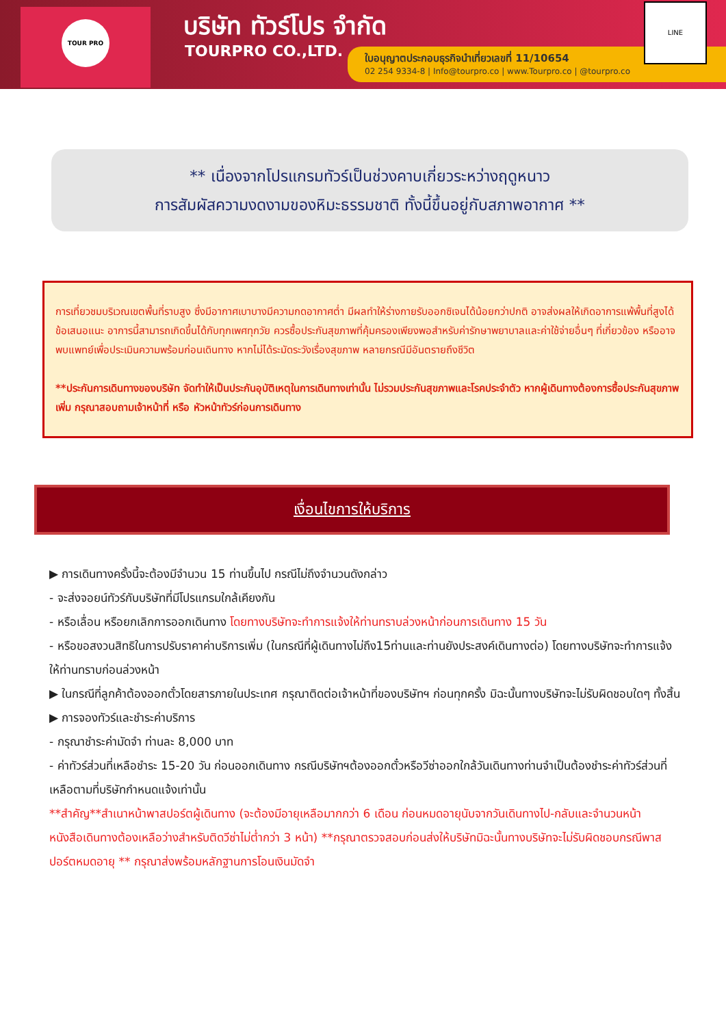TOUR PRO บริษัท ทัวร์โปร จำกัด
TOURPRO CO.,LTD.
ใบอนุญาตประกอบธุรกิจนำเที่ยวเลขที่ 11/10654
02 254 9334-8 | Info@tourpro.co | www.Tourpro.co | @tourpro.co
LINE
** เนื่องจากโปรแกรมทัวร์เป็นช่วงคาบเกี่ยวระหว่างฤดูหนาว
การสัมผัสความงดงามของหิมะธรรมชาติ ทั้งนี้ขึ้นอยู่กับสภาพอากาศ **
การเที่ยวชมบริเวณเขตพื้นที่ราบสูง ซึ่งมีอากาศเบาบางมีความกดอากาศต่ำ มีผลทำให้ร่างกายรับออกซิเจนได้น้อยกว่าปกติ อาจส่งผลให้เกิดอาการแพ้พื้นที่สูงได้ ข้อเสนอแนะ อาการนี้สามารถเกิดขึ้นได้กับทุกเพศทุกวัย ควรซื้อประกันสุขภาพที่คุ้มครองเพียงพอสำหรับค่ารักษาพยาบาลและค่าใช้จ่ายอื่นๆ ที่เกี่ยวข้อง หรืออาจพบแพทย์เพื่อประเมินความพร้อมก่อนเดินทาง หากไม่ได้ระมัดระวังเรื่องสุขภาพ หลายกรณีมีอันตรายถึงชีวิต
**ประกันการเดินทางของบริษัท จัดทำให้เป็นประกันอุบัติเหตุในการเดินทางเท่านั้น ไม่รวมประกันสุขภาพและโรคประจำตัว หากผู้เดินทางต้องการซื้อประกันสุขภาพเพิ่ม กรุณาสอบถามเจ้าหน้าที่ หรือ หัวหน้าทัวร์ก่อนการเดินทาง
เงื่อนไขการให้บริการ
▶ การเดินทางครั้งนี้จะต้องมีจำนวน 15 ท่านขึ้นไป กรณีไม่ถึงจำนวนดังกล่าว
- จะส่งจอยน์ทัวร์กับบริษัทที่มีโปรแกรมใกล้เคียงกัน
- หรือเลื่อน หรือยกเลิกการออกเดินทาง โดยทางบริษัทจะทำการแจ้งให้ท่านทราบล่วงหน้าก่อนการเดินทาง 15 วัน
- หรือขอสงวนสิทธิในการปรับราคาค่าบริการเพิ่ม (ในกรณีที่ผู้เดินทางไม่ถึง15ท่านและท่านยังประสงค์เดินทางต่อ) โดยทางบริษัทจะทำการแจ้งให้ท่านทราบก่อนล่วงหน้า
▶ ในกรณีที่ลูกค้าต้องออกตั๋วโดยสารภายในประเทศ กรุณาติดต่อเจ้าหน้าที่ของบริษัทฯ ก่อนทุกครั้ง มิฉะนั้นทางบริษัทจะไม่รับผิดชอบใดๆ ทั้งสิ้น
▶ การจองทัวร์และชำระค่าบริการ
- กรุณาชำระค่ามัดจำ ท่านละ 8,000 บาท
- ค่าทัวร์ส่วนที่เหลือชำระ 15-20 วัน ก่อนออกเดินทาง กรณีบริษัทฯต้องออกตั๋วหรือวีซ่าออกใกล้วันเดินทางท่านจำเป็นต้องชำระค่าทัวร์ส่วนที่เหลือตามที่บริษัทกำหนดแจ้งเท่านั้น
**สำคัญ**สำเนาหน้าพาสปอร์ตผู้เดินทาง (จะต้องมีอายุเหลือมากกว่า 6 เดือน ก่อนหมดอายุนับจากวันเดินทางไป-กลับและจำนวนหน้าหนังสือเดินทางต้องเหลือว่างสำหรับติดวีซ่าไม่ต่ำกว่า 3 หน้า) **กรุณาตรวจสอบก่อนส่งให้บริษัทมิฉะนั้นทางบริษัทจะไม่รับผิดชอบกรณีพาสปอร์ตหมดอายุ ** กรุณาส่งพร้อมหลักฐานการโอนเงินมัดจำ